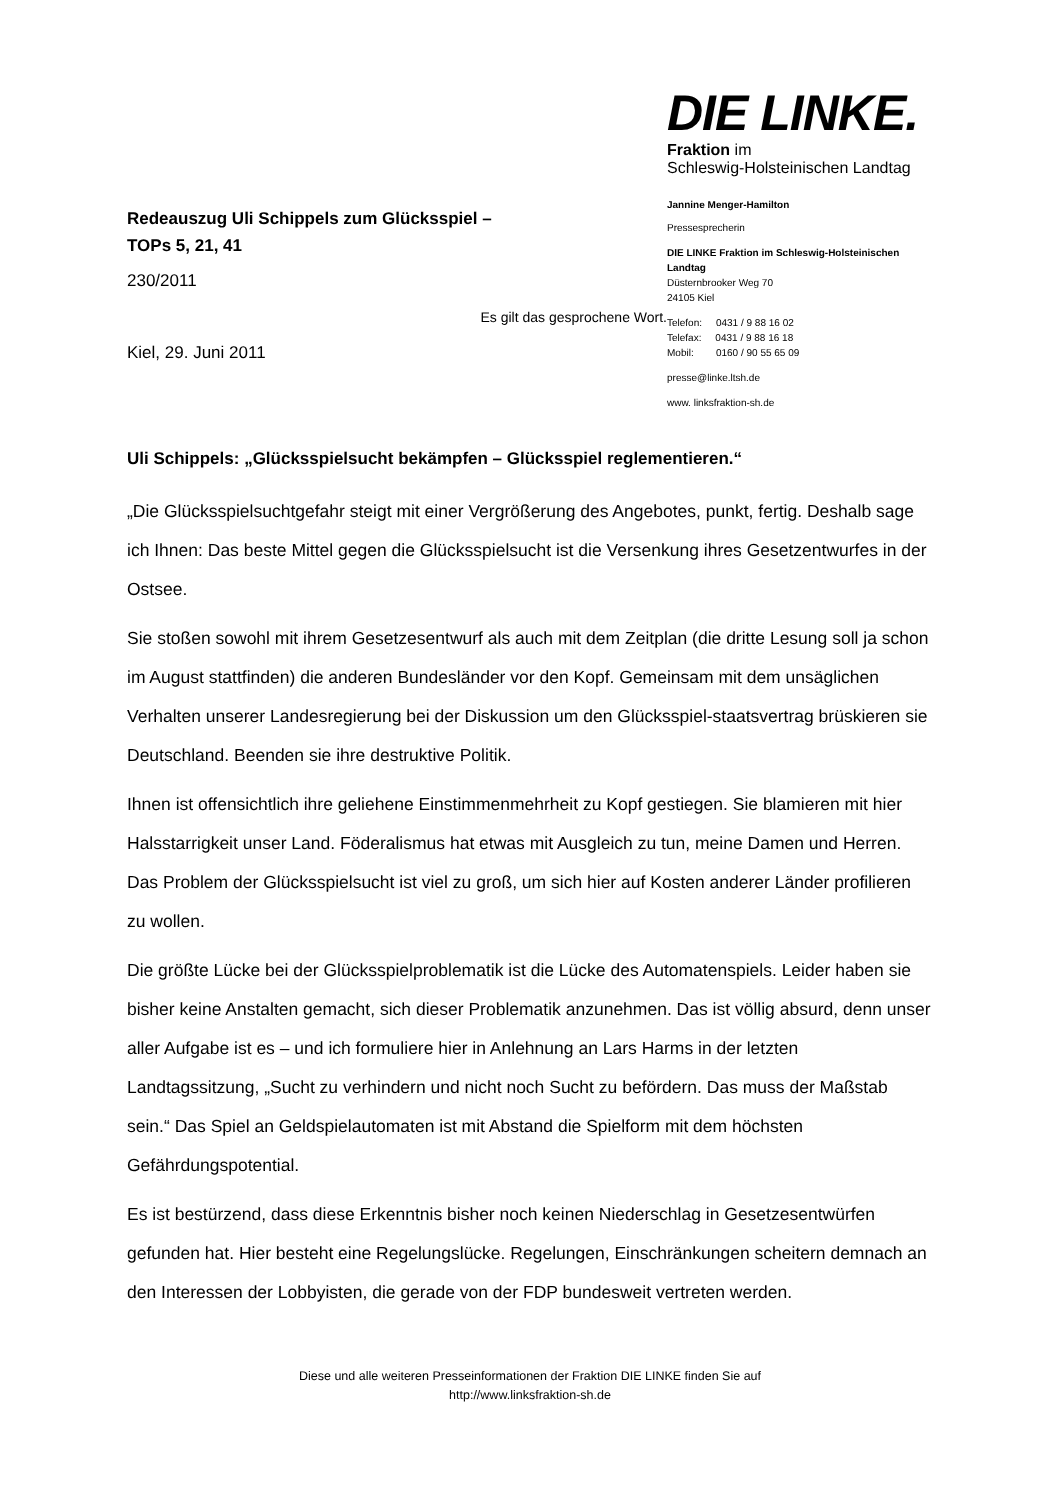Redeauszug Uli Schippels zum Glücksspiel –
TOPs 5, 21, 41
230/2011
Es gilt das gesprochene Wort.
Kiel, 29. Juni 2011
DIE LINKE.
Fraktion im
Schleswig-Holsteinischen Landtag
Jannine Menger-Hamilton
Pressesprecherin
DIE LINKE Fraktion im Schleswig-Holsteinischen
Landtag
Düsternbrooker Weg 70
24105 Kiel
Telefon: 0431 / 9 88 16 02
Telefax: 0431 / 9 88 16 18
Mobil: 0160 / 90 55 65 09
presse@linke.ltsh.de
www. linksfraktion-sh.de
Uli Schippels: „Glücksspielsucht bekämpfen – Glücksspiel reglementieren.“
„Die Glücksspielsuchtgefahr steigt mit einer Vergrößerung des Angebotes, punkt, fertig. Deshalb sage ich Ihnen: Das beste Mittel gegen die Glücksspielsucht ist die Versenkung ihres Gesetzentwurfes in der Ostsee.
Sie stoßen sowohl mit ihrem Gesetzesentwurf als auch mit dem Zeitplan (die dritte Lesung soll ja schon im August stattfinden) die anderen Bundesländer vor den Kopf. Gemeinsam mit dem unsäglichen Verhalten unserer Landesregierung bei der Diskussion um den Glücksspiel-staatsvertrag brüskieren sie Deutschland. Beenden sie ihre destruktive Politik.
Ihnen ist offensichtlich ihre geliehene Einstimmenmehrheit zu Kopf gestiegen. Sie blamieren mit hier Halsstarrigkeit unser Land. Föderalismus hat etwas mit Ausgleich zu tun, meine Damen und Herren. Das Problem der Glücksspielsucht ist viel zu groß, um sich hier auf Kosten anderer Länder profilieren zu wollen.
Die größte Lücke bei der Glücksspielproblematik ist die Lücke des Automatenspiels. Leider haben sie bisher keine Anstalten gemacht, sich dieser Problematik anzunehmen. Das ist völlig absurd, denn unser aller Aufgabe ist es – und ich formuliere hier in Anlehnung an Lars Harms in der letzten Landtagssitzung, „Sucht zu verhindern und nicht noch Sucht zu befördern. Das muss der Maßstab sein.“ Das Spiel an Geldspielautomaten ist mit Abstand die Spielform mit dem höchsten Gefährdungspotential.
Es ist bestürzend, dass diese Erkenntnis bisher noch keinen Niederschlag in Gesetzesentwürfen gefunden hat. Hier besteht eine Regelungslücke. Regelungen, Einschränkungen scheitern demnach an den Interessen der Lobbyisten, die gerade von der FDP bundesweit vertreten werden.
Diese und alle weiteren Presseinformationen der Fraktion DIE LINKE finden Sie auf
http://www.linksfraktion-sh.de